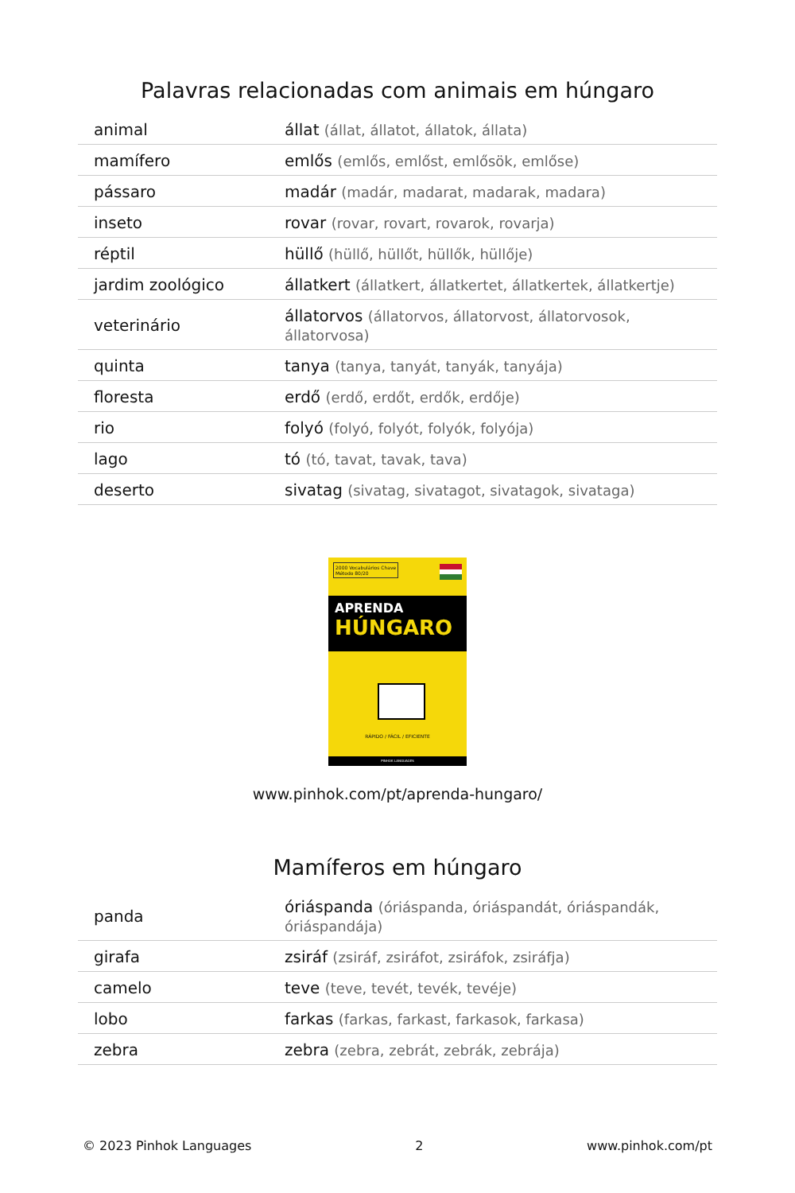Palavras relacionadas com animais em húngaro
| animal | állat (állat, állatot, állatok, állata) |
| mamífero | emlős (emlős, emlőst, emlősök, emlőse) |
| pássaro | madár (madár, madarat, madarak, madara) |
| inseto | rovar (rovar, rovart, rovarok, rovarja) |
| réptil | hüllő (hüllő, hüllőt, hüllők, hüllője) |
| jardim zoológico | állatkert (állatkert, állatkertet, állatkertek, állatkertje) |
| veterinário | állatorvos (állatorvos, állatorvost, állatorvosok, állatorvosa) |
| quinta | tanya (tanya, tanyát, tanyák, tanyája) |
| floresta | erdő (erdő, erdőt, erdők, erdője) |
| rio | folyó (folyó, folyót, folyók, folyója) |
| lago | tó (tó, tavat, tavak, tava) |
| deserto | sivatag (sivatag, sivatagot, sivatagok, sivataga) |
2000 Vocabulários Chave
Método 80/20
APRENDA
HÚNGARO
RÁPIDO / FÁCIL / EFICIENTE
PINHOK LANGUAGES
www.pinhok.com/pt/aprenda-hungaro/
Mamíferos em húngaro
| panda | óriáspanda (óriáspanda, óriáspandát, óriáspandák, óriáspandája) |
| girafa | zsiráf (zsiráf, zsiráfot, zsiráfok, zsiráfja) |
| camelo | teve (teve, tevét, tevék, tevéje) |
| lobo | farkas (farkas, farkast, farkasok, farkasa) |
| zebra | zebra (zebra, zebrát, zebrák, zebrája) |
© 2023 Pinhok Languages 2 www.pinhok.com/pt